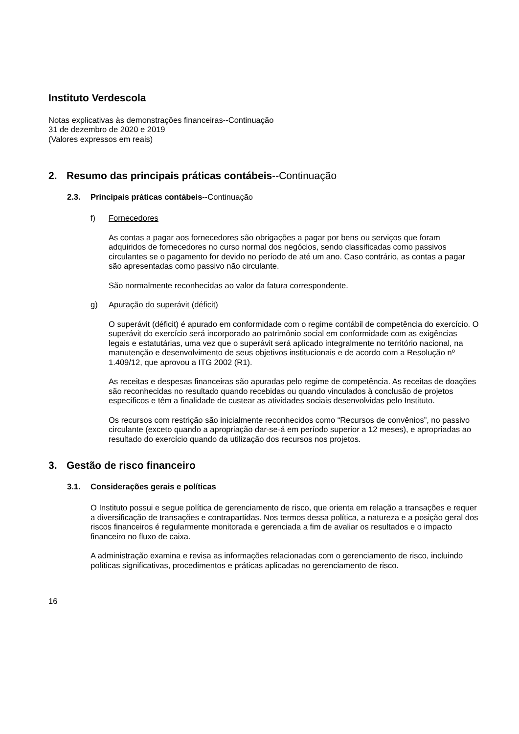Instituto Verdescola
Notas explicativas às demonstrações financeiras--Continuação
31 de dezembro de 2020 e 2019
(Valores expressos em reais)
2. Resumo das principais práticas contábeis--Continuação
2.3. Principais práticas contábeis--Continuação
f) Fornecedores
As contas a pagar aos fornecedores são obrigações a pagar por bens ou serviços que foram adquiridos de fornecedores no curso normal dos negócios, sendo classificadas como passivos circulantes se o pagamento for devido no período de até um ano. Caso contrário, as contas a pagar são apresentadas como passivo não circulante.
São normalmente reconhecidas ao valor da fatura correspondente.
g) Apuração do superávit (déficit)
O superávit (déficit) é apurado em conformidade com o regime contábil de competência do exercício. O superávit do exercício será incorporado ao patrimônio social em conformidade com as exigências legais e estatutárias, uma vez que o superávit será aplicado integralmente no território nacional, na manutenção e desenvolvimento de seus objetivos institucionais e de acordo com a Resolução nº 1.409/12, que aprovou a ITG 2002 (R1).
As receitas e despesas financeiras são apuradas pelo regime de competência. As receitas de doações são reconhecidas no resultado quando recebidas ou quando vinculados à conclusão de projetos específicos e têm a finalidade de custear as atividades sociais desenvolvidas pelo Instituto.
Os recursos com restrição são inicialmente reconhecidos como “Recursos de convênios”, no passivo circulante (exceto quando a apropriação dar-se-á em período superior a 12 meses), e apropriadas ao resultado do exercício quando da utilização dos recursos nos projetos.
3. Gestão de risco financeiro
3.1. Considerações gerais e políticas
O Instituto possui e segue política de gerenciamento de risco, que orienta em relação a transações e requer a diversificação de transações e contrapartidas. Nos termos dessa política, a natureza e a posição geral dos riscos financeiros é regularmente monitorada e gerenciada a fim de avaliar os resultados e o impacto financeiro no fluxo de caixa.
A administração examina e revisa as informações relacionadas com o gerenciamento de risco, incluindo políticas significativas, procedimentos e práticas aplicadas no gerenciamento de risco.
16